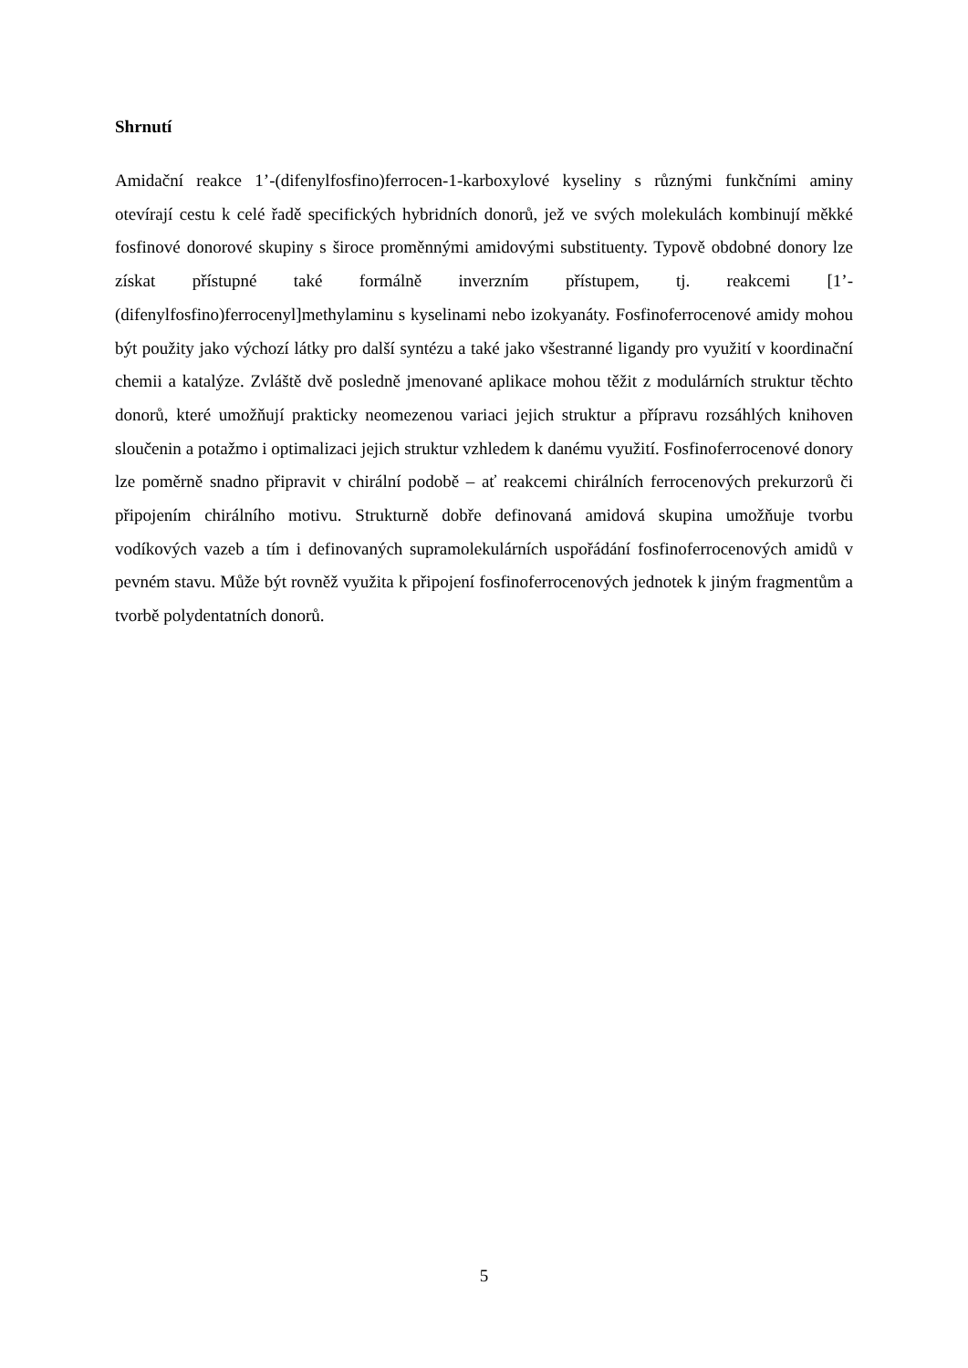Shrnutí
Amidační reakce 1’-(difenylfosfino)ferrocen-1-karboxylové kyseliny s různými funkčními aminy otevírají cestu k celé řadě specifických hybridních donorů, jež ve svých molekulách kombinují měkké fosfinové donorové skupiny s široce proměnnými amidovými substituenty. Typově obdobné donory lze získat přístupné také formálně inverzním přístupem, tj. reakcemi [1’-(difenylfosfino)ferrocenyl]methylaminu s kyselinami nebo izokyanáty. Fosfinoferrocenové amidy mohou být použity jako výchozí látky pro další syntézu a také jako všestranné ligandy pro využití v koordinační chemii a katalýze. Zvláště dvě posledně jmenované aplikace mohou těžit z modulárních struktur těchto donorů, které umožňují prakticky neomezenou variaci jejich struktur a přípravu rozsáhlých knihoven sloučenin a potažmo i optimalizaci jejich struktur vzhledem k danému využití. Fosfinoferrocenové donory lze poměrně snadno připravit v chirální podobě – ať reakcemi chirálních ferrocenových prekurzorů či připojením chirálního motivu. Strukturně dobře definovaná amidová skupina umožňuje tvorbu vodíkových vazeb a tím i definovaných supramolekulárních uspořádání fosfinoferrocenových amidů v pevném stavu. Může být rovněž využita k připojení fosfinoferrocenových jednotek k jiným fragmentům a tvorbě polydentatních donorů.
5